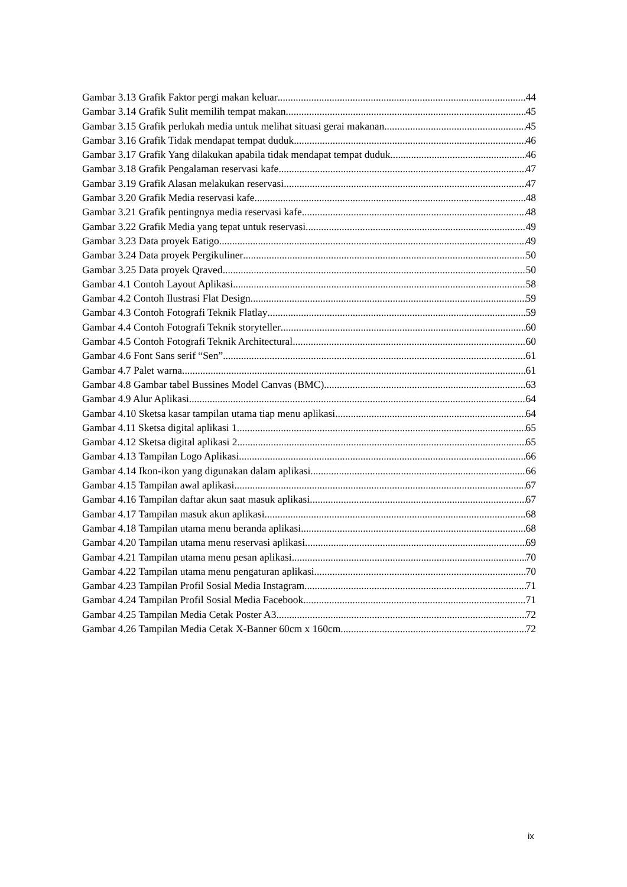Gambar 3.13 Grafik Faktor pergi makan keluar 44
Gambar 3.14 Grafik Sulit memilih tempat makan 45
Gambar 3.15 Grafik perlukah media untuk melihat situasi gerai makanan 45
Gambar 3.16 Grafik Tidak mendapat tempat duduk 46
Gambar 3.17 Grafik Yang dilakukan apabila tidak mendapat tempat duduk 46
Gambar 3.18 Grafik Pengalaman reservasi kafe 47
Gambar 3.19 Grafik Alasan melakukan reservasi 47
Gambar 3.20 Grafik Media reservasi kafe 48
Gambar 3.21 Grafik pentingnya media reservasi kafe 48
Gambar 3.22 Grafik Media yang tepat untuk reservasi 49
Gambar 3.23 Data proyek Eatigo 49
Gambar 3.24 Data proyek Pergikuliner 50
Gambar 3.25 Data proyek Qraved 50
Gambar 4.1 Contoh Layout Aplikasi 58
Gambar 4.2 Contoh Ilustrasi Flat Design 59
Gambar 4.3 Contoh Fotografi Teknik Flatlay 59
Gambar 4.4 Contoh Fotografi Teknik storyteller 60
Gambar 4.5 Contoh Fotografi Teknik Architectural 60
Gambar 4.6 Font Sans serif “Sen” 61
Gambar 4.7 Palet warna 61
Gambar 4.8 Gambar tabel Bussines Model Canvas (BMC) 63
Gambar 4.9 Alur Aplikasi 64
Gambar 4.10 Sketsa kasar tampilan utama tiap menu aplikasi 64
Gambar 4.11 Sketsa digital aplikasi 1 65
Gambar 4.12 Sketsa digital aplikasi 2 65
Gambar 4.13 Tampilan Logo Aplikasi 66
Gambar 4.14 Ikon-ikon yang digunakan dalam aplikasi 66
Gambar 4.15 Tampilan awal aplikasi 67
Gambar 4.16 Tampilan daftar akun saat masuk aplikasi 67
Gambar 4.17 Tampilan masuk akun aplikasi 68
Gambar 4.18 Tampilan utama menu beranda aplikasi 68
Gambar 4.20 Tampilan utama menu reservasi aplikasi 69
Gambar 4.21 Tampilan utama menu pesan aplikasi 70
Gambar 4.22 Tampilan utama menu pengaturan aplikasi 70
Gambar 4.23 Tampilan Profil Sosial Media Instagram 71
Gambar 4.24 Tampilan Profil Sosial Media Facebook 71
Gambar 4.25 Tampilan Media Cetak Poster A3 72
Gambar 4.26 Tampilan Media Cetak X-Banner 60cm x 160cm 72
ix